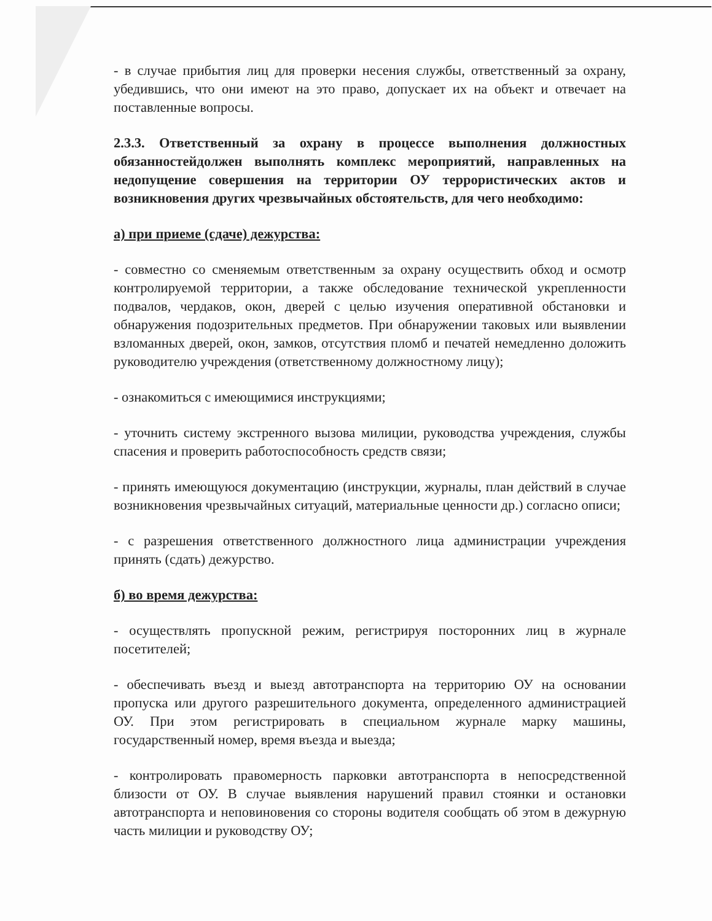- в случае прибытия лиц для проверки несения службы, ответственный за охрану, убедившись, что они имеют на это право, допускает их на объект и отвечает на поставленные вопросы.
2.3.3. Ответственный за охрану в процессе выполнения должностных обязанностейдолжен выполнять комплекс мероприятий, направленных на недопущение совершения на территории ОУ террористических актов и возникновения других чрезвычайных обстоятельств, для чего необходимо:
а) при приеме (сдаче) дежурства:
- совместно со сменяемым ответственным за охрану осуществить обход и осмотр контролируемой территории, а также обследование технической укрепленности подвалов, чердаков, окон, дверей с целью изучения оперативной обстановки и обнаружения подозрительных предметов. При обнаружении таковых или выявлении взломанных дверей, окон, замков, отсутствия пломб и печатей немедленно доложить руководителю учреждения (ответственному должностному лицу);
- ознакомиться с имеющимися инструкциями;
- уточнить систему экстренного вызова милиции, руководства учреждения, службы спасения и проверить работоспособность средств связи;
- принять имеющуюся документацию (инструкции, журналы, план действий в случае возникновения чрезвычайных ситуаций, материальные ценности др.) согласно описи;
- с разрешения ответственного должностного лица администрации учреждения принять (сдать) дежурство.
б) во время дежурства:
- осуществлять пропускной режим, регистрируя посторонних лиц в журнале посетителей;
- обеспечивать въезд и выезд автотранспорта на территорию ОУ на основании пропуска или другого разрешительного документа, определенного администрацией ОУ. При этом регистрировать в специальном журнале марку машины, государственный номер, время въезда и выезда;
- контролировать правомерность парковки автотранспорта в непосредственной близости от ОУ. В случае выявления нарушений правил стоянки и остановки автотранспорта и неповиновения со стороны водителя сообщать об этом в дежурную часть милиции и руководству ОУ;